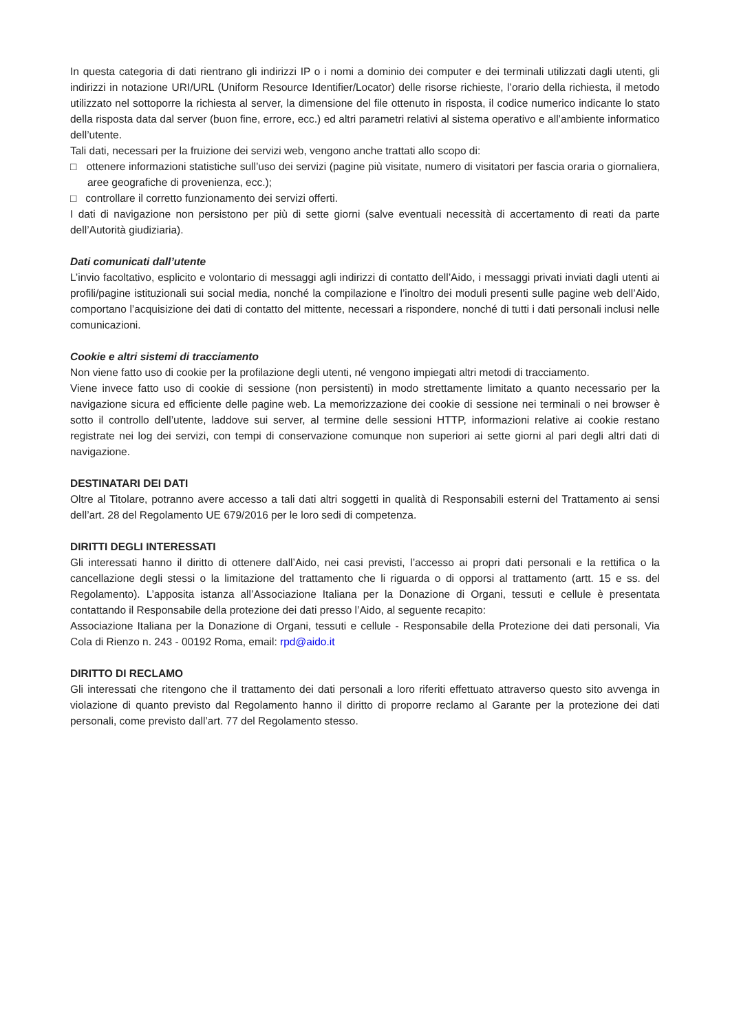In questa categoria di dati rientrano gli indirizzi IP o i nomi a dominio dei computer e dei terminali utilizzati dagli utenti, gli indirizzi in notazione URI/URL (Uniform Resource Identifier/Locator) delle risorse richieste, l’orario della richiesta, il metodo utilizzato nel sottoporre la richiesta al server, la dimensione del file ottenuto in risposta, il codice numerico indicante lo stato della risposta data dal server (buon fine, errore, ecc.) ed altri parametri relativi al sistema operativo e all’ambiente informatico dell’utente.
Tali dati, necessari per la fruizione dei servizi web, vengono anche trattati allo scopo di:
□ ottenere informazioni statistiche sull’uso dei servizi (pagine più visitate, numero di visitatori per fascia oraria o giornaliera, aree geografiche di provenienza, ecc.);
□ controllare il corretto funzionamento dei servizi offerti.
I dati di navigazione non persistono per più di sette giorni (salve eventuali necessità di accertamento di reati da parte dell’Autorità giudiziaria).
Dati comunicati dall’utente
L’invio facoltativo, esplicito e volontario di messaggi agli indirizzi di contatto dell’Aido, i messaggi privati inviati dagli utenti ai profili/pagine istituzionali sui social media, nonché la compilazione e l’inoltro dei moduli presenti sulle pagine web dell’Aido, comportano l’acquisizione dei dati di contatto del mittente, necessari a rispondere, nonché di tutti i dati personali inclusi nelle comunicazioni.
Cookie e altri sistemi di tracciamento
Non viene fatto uso di cookie per la profilazione degli utenti, né vengono impiegati altri metodi di tracciamento.
Viene invece fatto uso di cookie di sessione (non persistenti) in modo strettamente limitato a quanto necessario per la navigazione sicura ed efficiente delle pagine web. La memorizzazione dei cookie di sessione nei terminali o nei browser è sotto il controllo dell’utente, laddove sui server, al termine delle sessioni HTTP, informazioni relative ai cookie restano registrate nei log dei servizi, con tempi di conservazione comunque non superiori ai sette giorni al pari degli altri dati di navigazione.
DESTINATARI DEI DATI
Oltre al Titolare, potranno avere accesso a tali dati altri soggetti in qualità di Responsabili esterni del Trattamento ai sensi dell’art. 28 del Regolamento UE 679/2016 per le loro sedi di competenza.
DIRITTI DEGLI INTERESSATI
Gli interessati hanno il diritto di ottenere dall’Aido, nei casi previsti, l’accesso ai propri dati personali e la rettifica o la cancellazione degli stessi o la limitazione del trattamento che li riguarda o di opporsi al trattamento (artt. 15 e ss. del Regolamento). L’apposita istanza all’Associazione Italiana per la Donazione di Organi, tessuti e cellule è presentata contattando il Responsabile della protezione dei dati presso l’Aido, al seguente recapito:
Associazione Italiana per la Donazione di Organi, tessuti e cellule - Responsabile della Protezione dei dati personali, Via Cola di Rienzo n. 243 - 00192 Roma, email: rpd@aido.it
DIRITTO DI RECLAMO
Gli interessati che ritengono che il trattamento dei dati personali a loro riferiti effettuato attraverso questo sito avvenga in violazione di quanto previsto dal Regolamento hanno il diritto di proporre reclamo al Garante per la protezione dei dati personali, come previsto dall’art. 77 del Regolamento stesso.